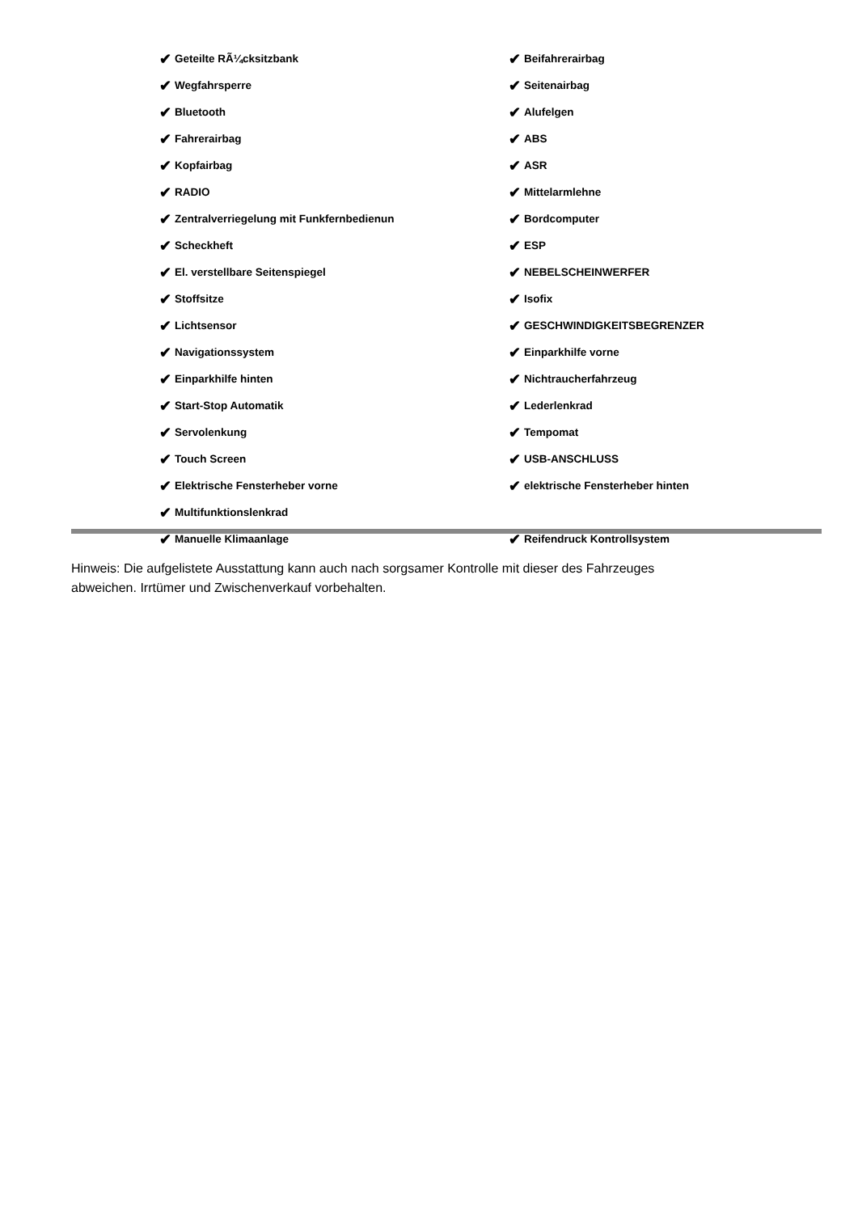✔ Geteilte RÃ¼cksitzbank
✔ Wegfahrsperre
✔ Bluetooth
✔ Fahrerairbag
✔ Kopfairbag
✔ RADIO
✔ Zentralverriegelung mit Funkfernbedienun
✔ Scheckheft
✔ El. verstellbare Seitenspiegel
✔ Stoffsitze
✔ Lichtsensor
✔ Navigationssystem
✔ Einparkhilfe hinten
✔ Start-Stop Automatik
✔ Servolenkung
✔ Touch Screen
✔ Elektrische Fensterheber vorne
✔ Multifunktionslenkrad
✔ Manuelle Klimaanlage
✔ Beifahrerairbag
✔ Seitenairbag
✔ Alufelgen
✔ ABS
✔ ASR
✔ Mittelarmlehne
✔ Bordcomputer
✔ ESP
✔ NEBELSCHEINWERFER
✔ Isofix
✔ GESCHWINDIGKEITSBEGRENZER
✔ Einparkhilfe vorne
✔ Nichtraucherfahrzeug
✔ Lederlenkrad
✔ Tempomat
✔ USB-ANSCHLUSS
✔ elektrische Fensterheber hinten
✔ Reifendruck Kontrollsystem
Hinweis: Die aufgelistete Ausstattung kann auch nach sorgsamer Kontrolle mit dieser des Fahrzeuges abweichen. Irrtümer und Zwischenverkauf vorbehalten.